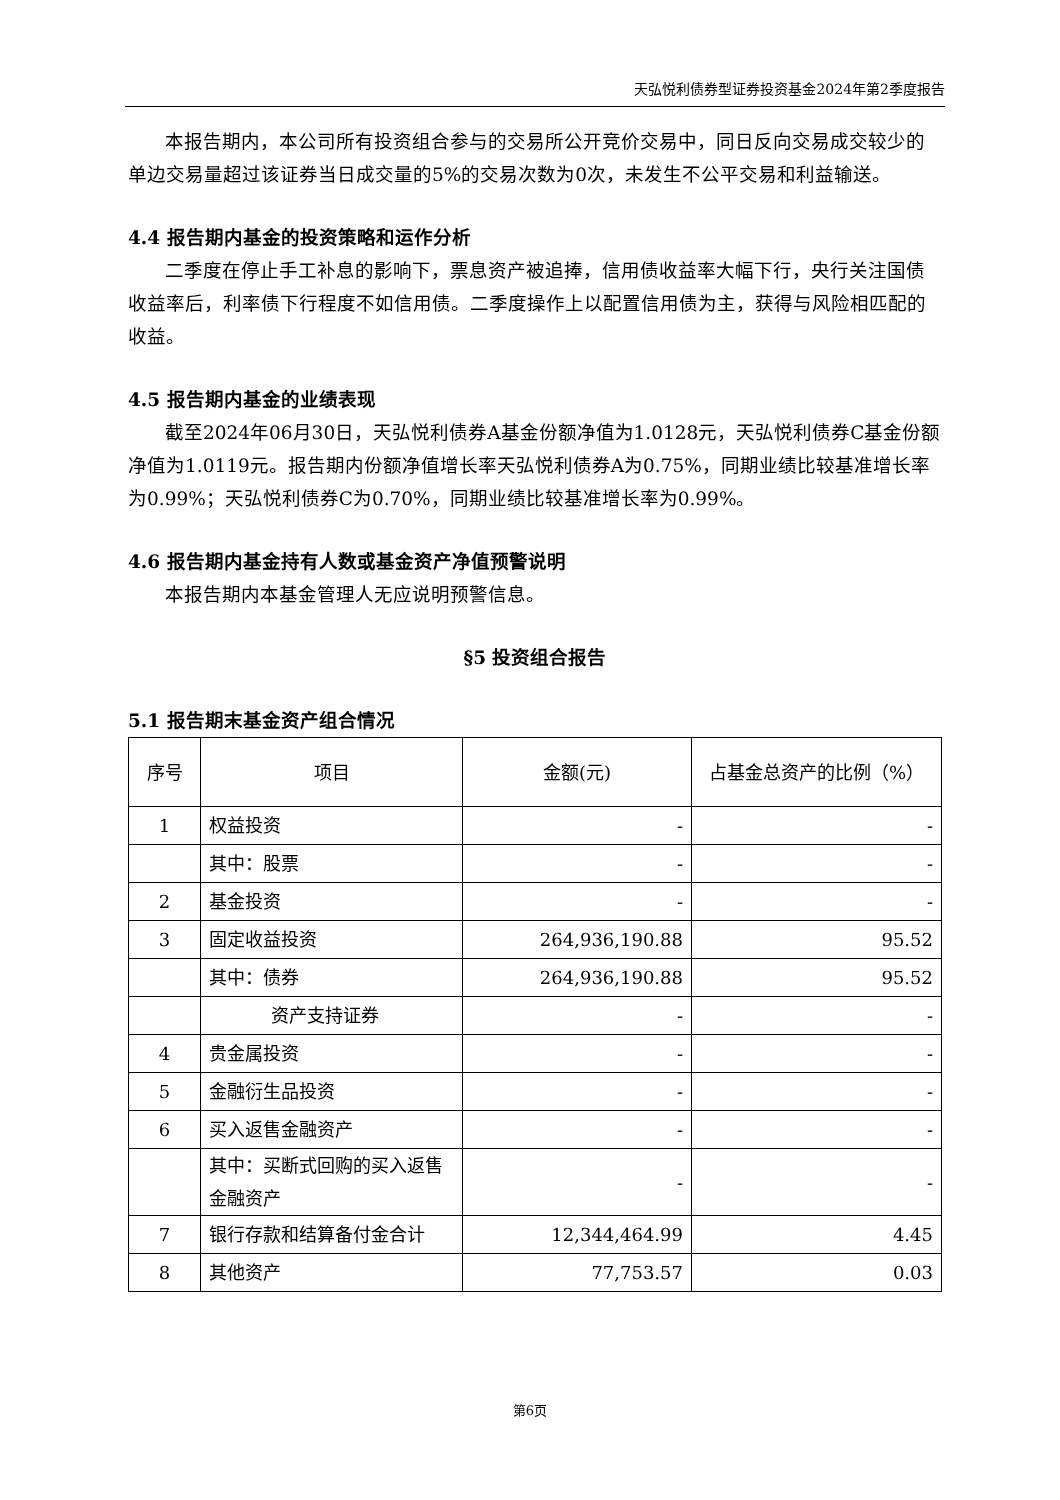天弘悦利债券型证券投资基金2024年第2季度报告
本报告期内，本公司所有投资组合参与的交易所公开竞价交易中，同日反向交易成交较少的单边交易量超过该证券当日成交量的5%的交易次数为0次，未发生不公平交易和利益输送。
4.4 报告期内基金的投资策略和运作分析
二季度在停止手工补息的影响下，票息资产被追捧，信用债收益率大幅下行，央行关注国债收益率后，利率债下行程度不如信用债。二季度操作上以配置信用债为主，获得与风险相匹配的收益。
4.5 报告期内基金的业绩表现
截至2024年06月30日，天弘悦利债券A基金份额净值为1.0128元，天弘悦利债券C基金份额净值为1.0119元。报告期内份额净值增长率天弘悦利债券A为0.75%，同期业绩比较基准增长率为0.99%；天弘悦利债券C为0.70%，同期业绩比较基准增长率为0.99%。
4.6 报告期内基金持有人数或基金资产净值预警说明
本报告期内本基金管理人无应说明预警信息。
§5 投资组合报告
5.1 报告期末基金资产组合情况
| 序号 | 项目 | 金额(元) | 占基金总资产的比例（%） |
| --- | --- | --- | --- |
| 1 | 权益投资 | - | - |
| | 其中：股票 | - | - |
| 2 | 基金投资 | - | - |
| 3 | 固定收益投资 | 264,936,190.88 | 95.52 |
| | 其中：债券 | 264,936,190.88 | 95.52 |
| | 资产支持证券 | - | - |
| 4 | 贵金属投资 | - | - |
| 5 | 金融衍生品投资 | - | - |
| 6 | 买入返售金融资产 | - | - |
| | 其中：买断式回购的买入返售金融资产 | - | - |
| 7 | 银行存款和结算备付金合计 | 12,344,464.99 | 4.45 |
| 8 | 其他资产 | 77,753.57 | 0.03 |
第6页